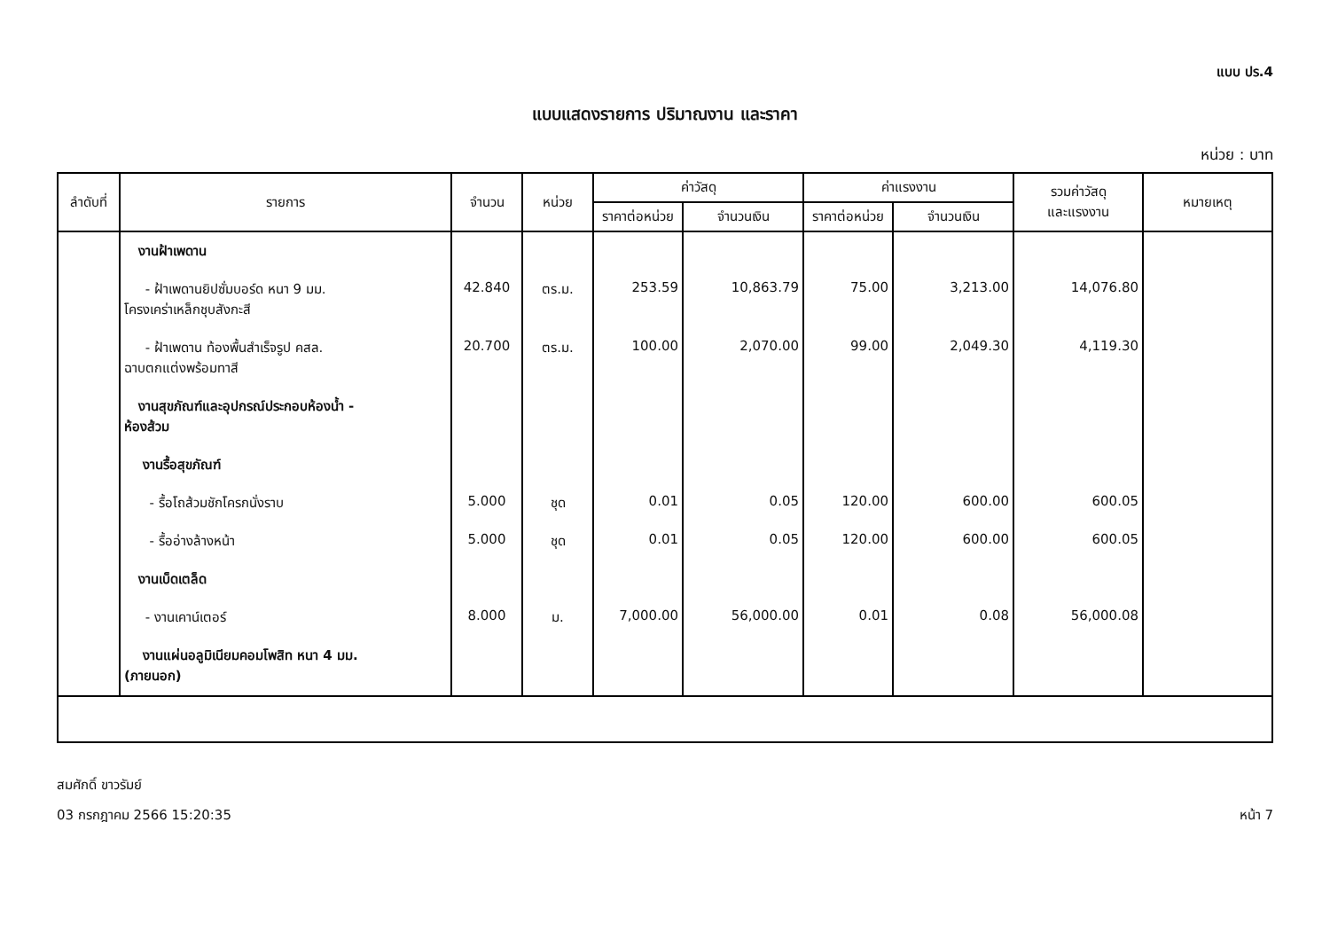แบบ ปร.4
แบบแสดงรายการ ปริมาณงาน และราคา
หน่วย : บาท
| ลำดับที่ | รายการ | จำนวน | หน่วย | ค่าวัสดุ | | ค่าแรงงาน | | รวมค่าวัสดุ และแรงงาน | หมายเหตุ |
| --- | --- | --- | --- | --- | --- | --- | --- | --- | --- |
| | | | | ราคาต่อหน่วย | จำนวนเงิน | ราคาต่อหน่วย | จำนวนเงิน | | |
| | งานฝ้าเพดาน | | | | | | | | |
| | - ฝ้าเพดานยิปซั่มบอร์ด หนา 9 มม. โครงเคร่าเหล็กชุบสังกะสี | 42.840 | ตร.ม. | 253.59 | 10,863.79 | 75.00 | 3,213.00 | 14,076.80 | |
| | - ฝ้าเพดาน ท้องพื้นสำเร็จรูป คสล. ฉาบตกแต่งพร้อมทาสี | 20.700 | ตร.ม. | 100.00 | 2,070.00 | 99.00 | 2,049.30 | 4,119.30 | |
| | งานสุขภัณฑ์และอุปกรณ์ประกอบห้องน้ำ - ห้องส้วม | | | | | | | | |
| | งานรื้อสุขภัณฑ์ | | | | | | | | |
| | - รื้อโถส้วมชักโครกนั่งราบ | 5.000 | ชุด | 0.01 | 0.05 | 120.00 | 600.00 | 600.05 | |
| | - รื้ออ่างล้างหน้า | 5.000 | ชุด | 0.01 | 0.05 | 120.00 | 600.00 | 600.05 | |
| | งานเบ็ดเตล็ด | | | | | | | | |
| | - งานเคาน์เตอร์ | 8.000 | ม. | 7,000.00 | 56,000.00 | 0.01 | 0.08 | 56,000.08 | |
| | งานแผ่นอลูมิเนียมคอมโพสิท หนา 4 มม. (ภายนอก) | | | | | | | | |
สมศักดิ์ ขาวรัมย์
03 กรกฎาคม 2566 15:20:35
หน้า 7